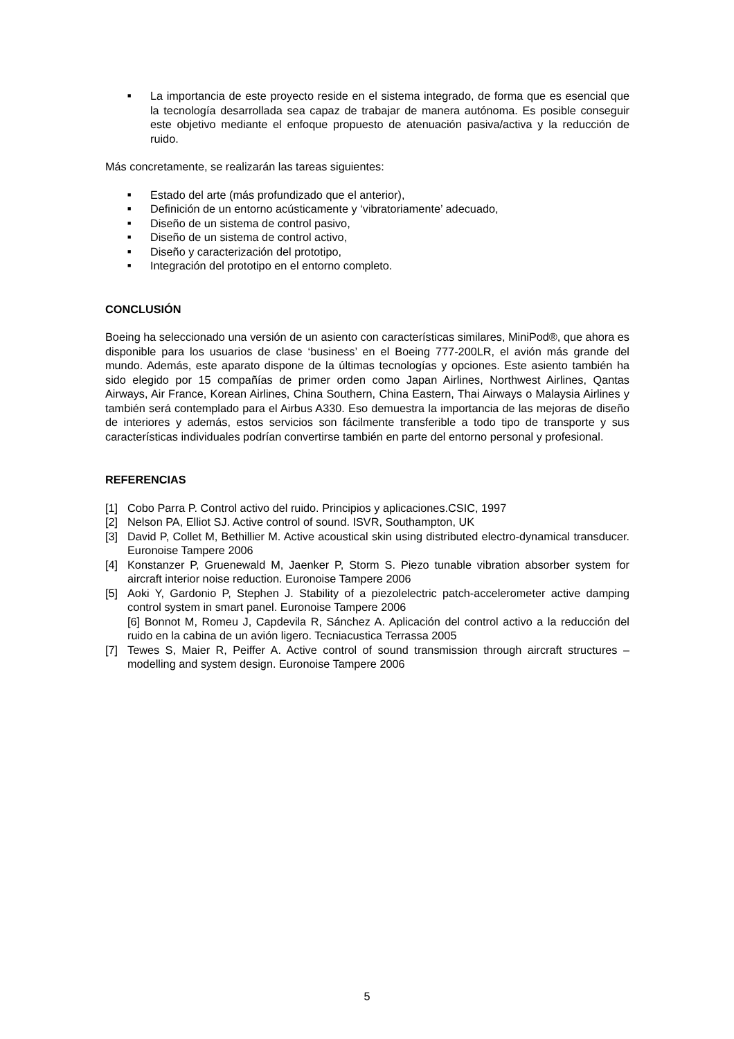■ La importancia de este proyecto reside en el sistema integrado, de forma que es esencial que la tecnología desarrollada sea capaz de trabajar de manera autónoma. Es posible conseguir este objetivo mediante el enfoque propuesto de atenuación pasiva/activa y la reducción de ruido.
Más concretamente, se realizarán las tareas siguientes:
■ Estado del arte (más profundizado que el anterior),
■ Definición de un entorno acústicamente y ‘vibratoriamente’ adecuado,
■ Diseño de un sistema de control pasivo,
■ Diseño de un sistema de control activo,
■ Diseño y caracterización del prototipo,
■ Integración del prototipo en el entorno completo.
CONCLUSIÓN
Boeing ha seleccionado una versión de un asiento con características similares, MiniPod®, que ahora es disponible para los usuarios de clase ‘business’ en el Boeing 777-200LR, el avión más grande del mundo. Además, este aparato dispone de la últimas tecnologías y opciones. Este asiento también ha sido elegido por 15 compañías de primer orden como Japan Airlines, Northwest Airlines, Qantas Airways, Air France, Korean Airlines, China Southern, China Eastern, Thai Airways o Malaysia Airlines y también será contemplado para el Airbus A330. Eso demuestra la importancia de las mejoras de diseño de interiores y además, estos servicios son fácilmente transferible a todo tipo de transporte y sus características individuales podrían convertirse también en parte del entorno personal y profesional.
REFERENCIAS
[1] Cobo Parra P. Control activo del ruido. Principios y aplicaciones.CSIC, 1997
[2] Nelson PA, Elliot SJ. Active control of sound. ISVR, Southampton, UK
[3] David P, Collet M, Bethillier M. Active acoustical skin using distributed electro-dynamical transducer. Euronoise Tampere 2006
[4] Konstanzer P, Gruenewald M, Jaenker P, Storm S. Piezo tunable vibration absorber system for aircraft interior noise reduction. Euronoise Tampere 2006
[5] Aoki Y, Gardonio P, Stephen J. Stability of a piezolelectric patch-accelerometer active damping control system in smart panel. Euronoise Tampere 2006
[6] Bonnot M, Romeu J, Capdevila R, Sánchez A. Aplicación del control activo a la reducción del ruido en la cabina de un avión ligero. Tecniacustica Terrassa 2005
[7] Tewes S, Maier R, Peiffer A. Active control of sound transmission through aircraft structures – modelling and system design. Euronoise Tampere 2006
5